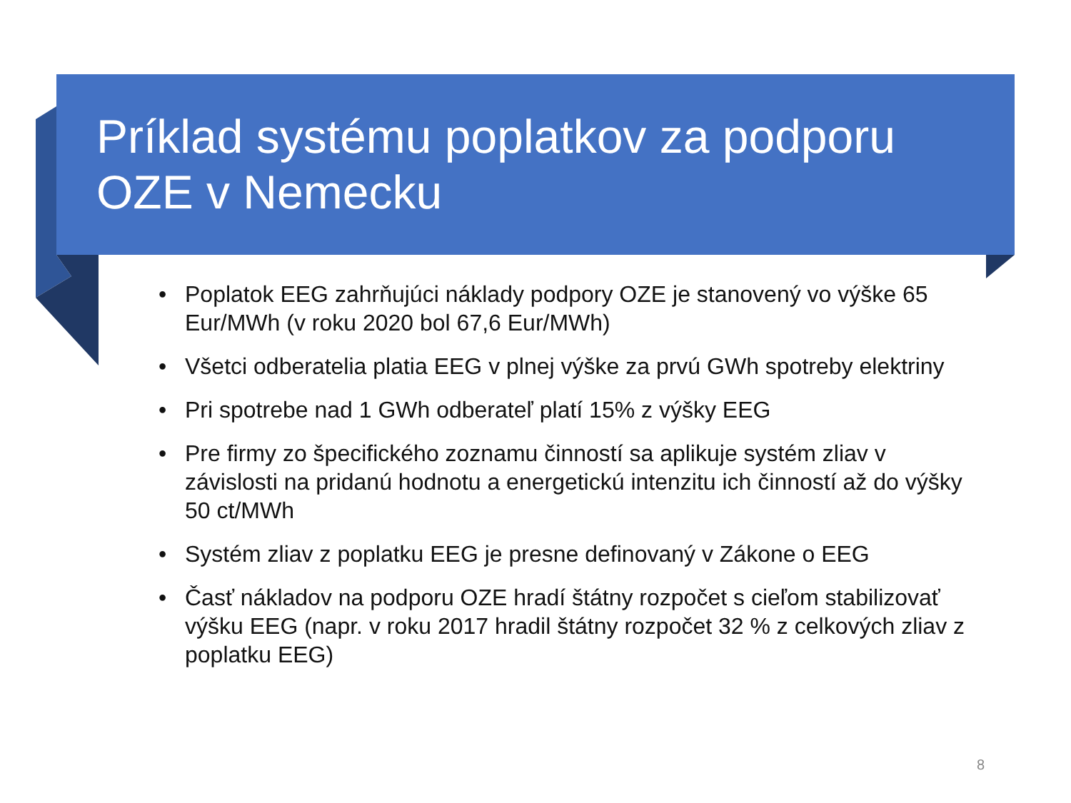Príklad systému poplatkov za podporu
OZE v Nemecku
• Poplatok EEG zahrňujúci náklady podpory OZE je stanovený vo výške 65 Eur/MWh (v roku 2020 bol 67,6 Eur/MWh)
• Všetci odberatelia platia EEG v plnej výške za prvú GWh spotreby elektriny
• Pri spotrebe nad 1 GWh odberateľ platí 15% z výšky EEG
• Pre firmy zo špecifického zoznamu činností sa aplikuje systém zliav v závislosti na pridanú hodnotu a energetickú intenzitu ich činností až do výšky 50 ct/MWh
• Systém zliav z poplatku EEG je presne definovaný v Zákone o EEG
• Časť nákladov na podporu OZE hradí štátny rozpočet s cieľom stabilizovať výšku EEG (napr. v roku 2017 hradil štátny rozpočet 32 % z celkových zliav z poplatku EEG)
8